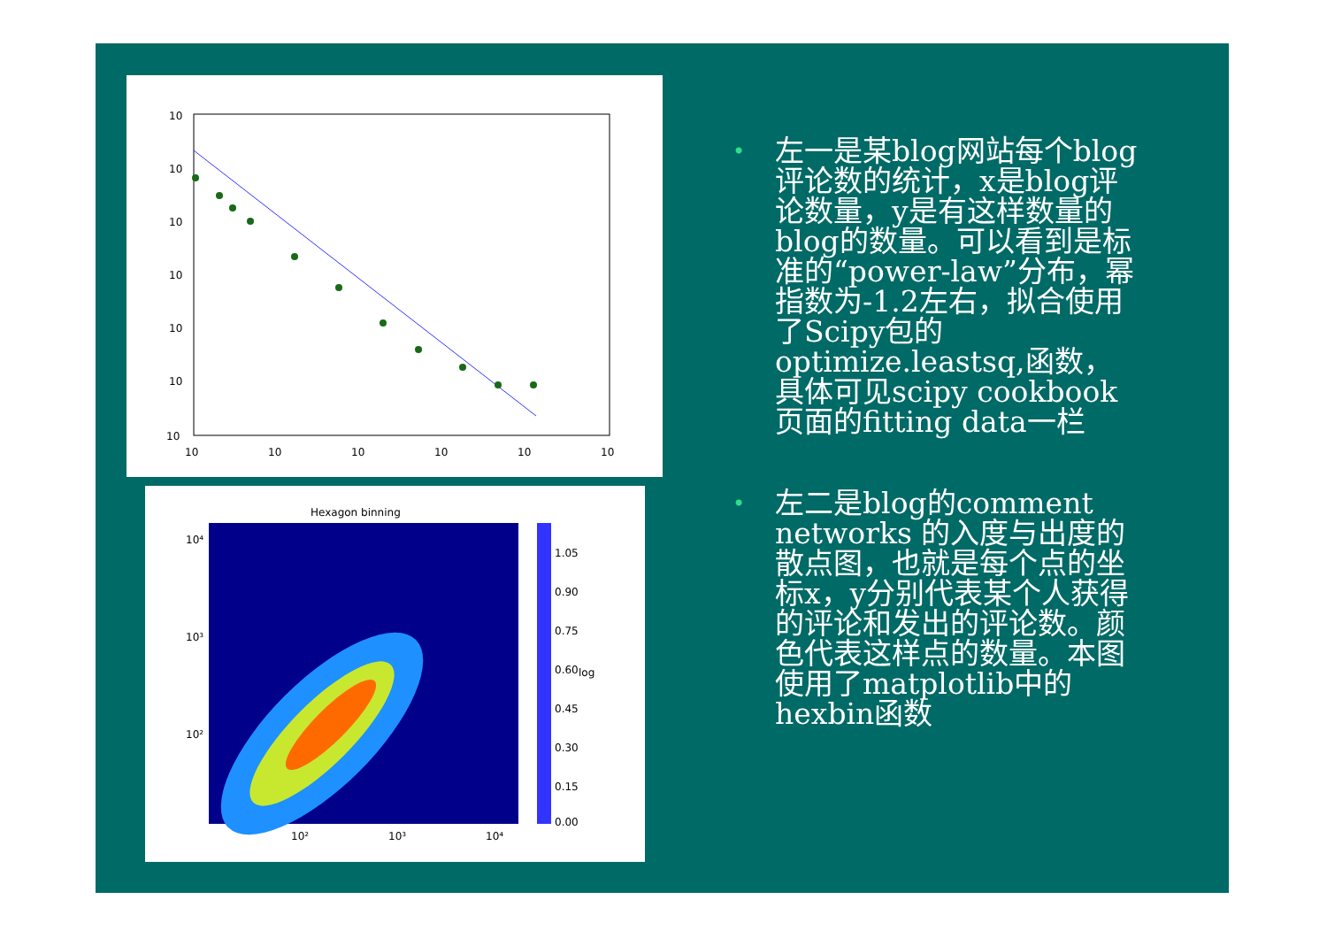10
10
10
10
10
10
10
10
10
10
10
10
10
Hexagon binning
10⁴
10³
10²
10²
10³
10⁴
1.05
0.90
0.75
0.60
0.45
0.30
0.15
0.00
log
• 左一是某blog网站每个blog评论数的统计，x是blog评论数量，y是有这样数量的blog的数量。可以看到是标准的“power-law”分布，幂指数为-1.2左右，拟合使用了Scipy包的optimize.leastsq,函数，具体可见scipy cookbook页面的fitting data一栏
• 左二是blog的comment networks 的入度与出度的散点图，也就是每个点的坐标x，y分别代表某个人获得的评论和发出的评论数。颜色代表这样点的数量。本图使用了matplotlib中的hexbin函数